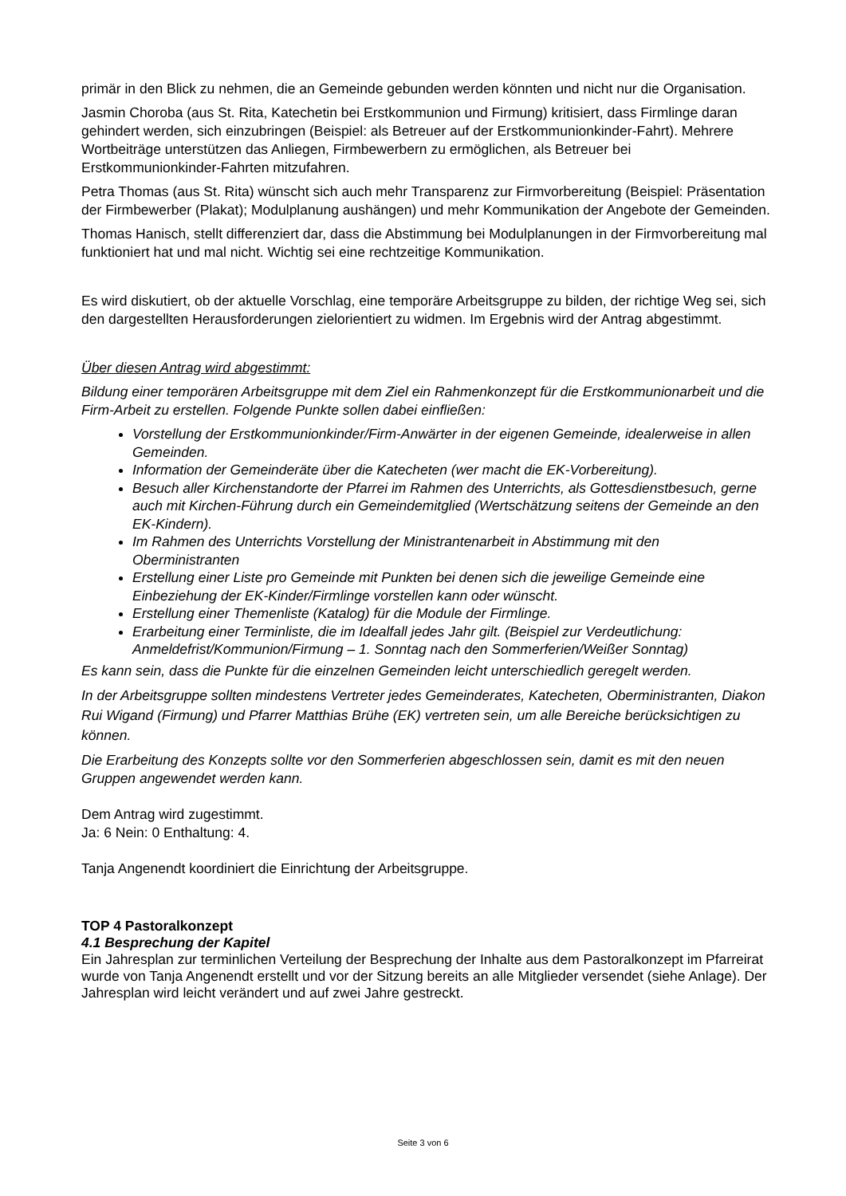primär in den Blick zu nehmen, die an Gemeinde gebunden werden könnten und nicht nur die Organisation.
Jasmin Choroba (aus St. Rita, Katechetin bei Erstkommunion und Firmung) kritisiert, dass Firmlinge daran gehindert werden, sich einzubringen (Beispiel: als Betreuer auf der Erstkommunionkinder-Fahrt). Mehrere Wortbeiträge unterstützen das Anliegen, Firmbewerbern zu ermöglichen, als Betreuer bei Erstkommunionkinder-Fahrten mitzufahren.
Petra Thomas (aus St. Rita) wünscht sich auch mehr Transparenz zur Firmvorbereitung (Beispiel: Präsentation der Firmbewerber (Plakat); Modulplanung aushängen) und mehr Kommunikation der Angebote der Gemeinden.
Thomas Hanisch, stellt differenziert dar, dass die Abstimmung bei Modulplanungen in der Firmvorbereitung mal funktioniert hat und mal nicht. Wichtig sei eine rechtzeitige Kommunikation.
Es wird diskutiert, ob der aktuelle Vorschlag, eine temporäre Arbeitsgruppe zu bilden, der richtige Weg sei, sich den dargestellten Herausforderungen zielorientiert zu widmen. Im Ergebnis wird der Antrag abgestimmt.
Über diesen Antrag wird abgestimmt:
Bildung einer temporären Arbeitsgruppe mit dem Ziel ein Rahmenkonzept für die Erstkommunionarbeit und die Firm-Arbeit zu erstellen. Folgende Punkte sollen dabei einfließen:
Vorstellung der Erstkommunionkinder/Firm-Anwärter in der eigenen Gemeinde, idealerweise in allen Gemeinden.
Information der Gemeinderäte über die Katecheten (wer macht die EK-Vorbereitung).
Besuch aller Kirchenstandorte der Pfarrei im Rahmen des Unterrichts, als Gottesdienstbesuch, gerne auch mit Kirchen-Führung durch ein Gemeindemitglied (Wertschätzung seitens der Gemeinde an den EK-Kindern).
Im Rahmen des Unterrichts Vorstellung der Ministrantenarbeit in Abstimmung mit den Oberministranten
Erstellung einer Liste pro Gemeinde mit Punkten bei denen sich die jeweilige Gemeinde eine Einbeziehung der EK-Kinder/Firmlinge vorstellen kann oder wünscht.
Erstellung einer Themenliste (Katalog) für die Module der Firmlinge.
Erarbeitung einer Terminliste, die im Idealfall jedes Jahr gilt. (Beispiel zur Verdeutlichung: Anmeldefrist/Kommunion/Firmung – 1. Sonntag nach den Sommerferien/Weißer Sonntag)
Es kann sein, dass die Punkte für die einzelnen Gemeinden leicht unterschiedlich geregelt werden.
In der Arbeitsgruppe sollten mindestens Vertreter jedes Gemeinderates, Katecheten, Oberministranten, Diakon Rui Wigand (Firmung) und Pfarrer Matthias Brühe (EK) vertreten sein, um alle Bereiche berücksichtigen zu können.
Die Erarbeitung des Konzepts sollte vor den Sommerferien abgeschlossen sein, damit es mit den neuen Gruppen angewendet werden kann.
Dem Antrag wird zugestimmt.
Ja: 6 Nein: 0 Enthaltung: 4.
Tanja Angenendt koordiniert die Einrichtung der Arbeitsgruppe.
TOP 4 Pastoralkonzept
4.1 Besprechung der Kapitel
Ein Jahresplan zur terminlichen Verteilung der Besprechung der Inhalte aus dem Pastoralkonzept im Pfarreirat wurde von Tanja Angenendt erstellt und vor der Sitzung bereits an alle Mitglieder versendet (siehe Anlage). Der Jahresplan wird leicht verändert und auf zwei Jahre gestreckt.
Seite 3 von 6